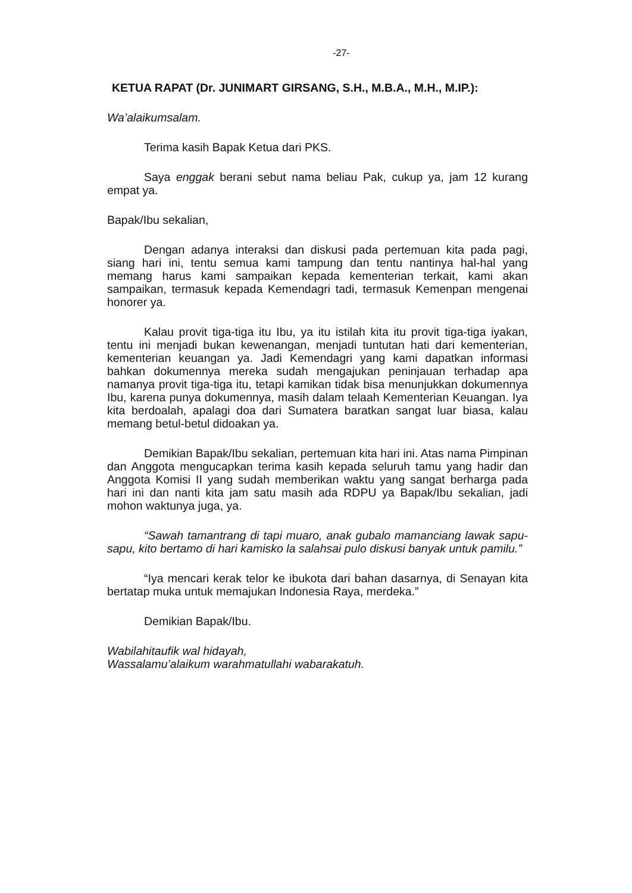-27-
KETUA RAPAT (Dr. JUNIMART GIRSANG, S.H., M.B.A., M.H., M.IP.):
Wa’alaikumsalam.
Terima kasih Bapak Ketua dari PKS.
Saya enggak berani sebut nama beliau Pak, cukup ya, jam 12 kurang empat ya.
Bapak/Ibu sekalian,
Dengan adanya interaksi dan diskusi pada pertemuan kita pada pagi, siang hari ini, tentu semua kami tampung dan tentu nantinya hal-hal yang memang harus kami sampaikan kepada kementerian terkait, kami akan sampaikan, termasuk kepada Kemendagri tadi, termasuk Kemenpan mengenai honorer ya.
Kalau provit tiga-tiga itu Ibu, ya itu istilah kita itu provit tiga-tiga iyakan, tentu ini menjadi bukan kewenangan, menjadi tuntutan hati dari kementerian, kementerian keuangan ya. Jadi Kemendagri yang kami dapatkan informasi bahkan dokumennya mereka sudah mengajukan peninjauan terhadap apa namanya provit tiga-tiga itu, tetapi kamikan tidak bisa menunjukkan dokumennya Ibu, karena punya dokumennya, masih dalam telaah Kementerian Keuangan. Iya kita berdoalah, apalagi doa dari Sumatera baratkan sangat luar biasa, kalau memang betul-betul didoakan ya.
Demikian Bapak/Ibu sekalian, pertemuan kita hari ini. Atas nama Pimpinan dan Anggota mengucapkan terima kasih kepada seluruh tamu yang hadir dan Anggota Komisi II yang sudah memberikan waktu yang sangat berharga pada hari ini dan nanti kita jam satu masih ada RDPU ya Bapak/Ibu sekalian, jadi mohon waktunya juga, ya.
“Sawah tamantrang di tapi muaro, anak gubalo mamanciang lawak sapu-sapu, kito bertamo di hari kamisko la salahsai pulo diskusi banyak untuk pamilu.”
“Iya mencari kerak telor ke ibukota dari bahan dasarnya, di Senayan kita bertatap muka untuk memajukan Indonesia Raya, merdeka.”
Demikian Bapak/Ibu.
Wabilahitaufik wal hidayah,
Wassalamu’alaikum warahmatullahi wabarakatuh.